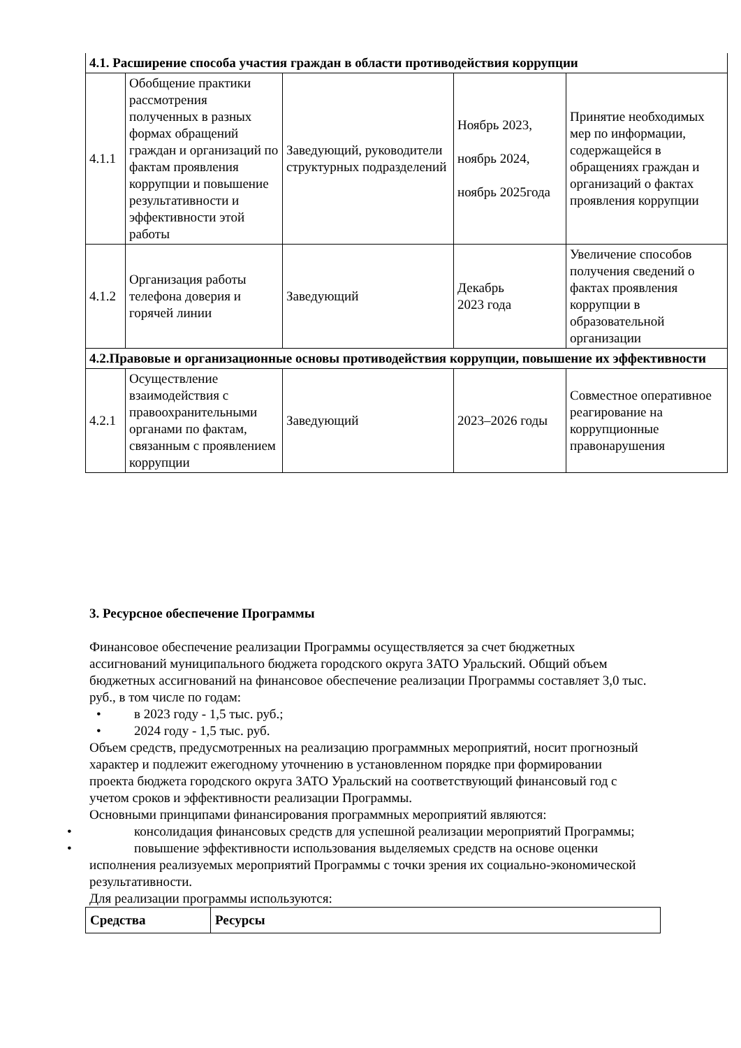| 4.1. Расширение способа участия граждан в области противодействия коррупции | | | | |
| 4.1.1 | Обобщение практики рассмотрения полученных в разных формах обращений граждан и организаций по фактам проявления коррупции и повышение результативности и эффективности этой работы | Заведующий, руководители структурных подразделений | Ноябрь 2023, ноябрь 2024, ноябрь 2025года | Принятие необходимых мер по информации, содержащейся в обращениях граждан и организаций о фактах проявления коррупции |
| 4.1.2 | Организация работы телефона доверия и горячей линии | Заведующий | Декабрь 2023 года | Увеличение способов получения сведений о фактах проявления коррупции в образовательной организации |
| 4.2.Правовые и организационные основы противодействия коррупции, повышение их эффективности | | | | |
| 4.2.1 | Осуществление взаимодействия с правоохранительными органами по фактам, связанным с проявлением коррупции | Заведующий | 2023–2026 годы | Совместное оперативное реагирование на коррупционные правонарушения |
3. Ресурсное обеспечение Программы
Финансовое обеспечение реализации Программы осуществляется за счет бюджетных ассигнований муниципального бюджета городского округа ЗАТО Уральский. Общий объем бюджетных ассигнований на финансовое обеспечение реализации Программы составляет 3,0 тыс. руб., в том числе по годам:
• в 2023 году - 1,5 тыс. руб.;
• 2024 году - 1,5 тыс. руб.
Объем средств, предусмотренных на реализацию программных мероприятий, носит прогнозный характер и подлежит ежегодному уточнению в установленном порядке при формировании проекта бюджета городского округа ЗАТО Уральский на соответствующий финансовый год с учетом сроков и эффективности реализации Программы.
Основными принципами финансирования программных мероприятий являются:
• консолидация финансовых средств для успешной реализации мероприятий Программы;
• повышение эффективности использования выделяемых средств на основе оценки исполнения реализуемых мероприятий Программы с точки зрения их социально-экономической результативности.
Для реализации программы используются:
| Средства | Ресурсы |